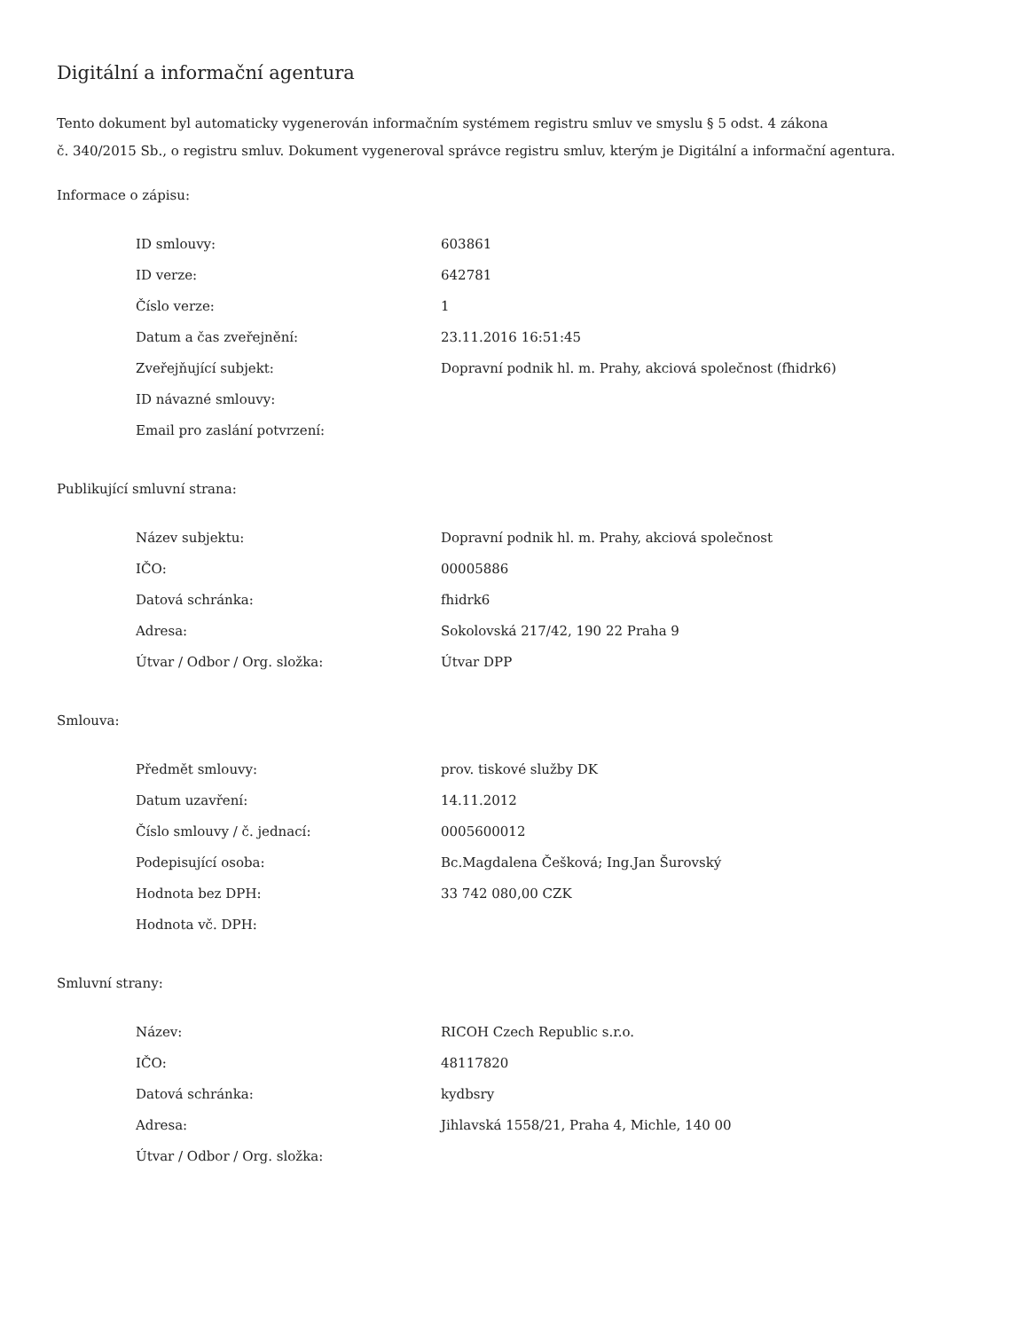Digitální a informační agentura
Tento dokument byl automaticky vygenerován informačním systémem registru smluv ve smyslu § 5 odst. 4 zákona
č. 340/2015 Sb., o registru smluv. Dokument vygeneroval správce registru smluv, kterým je Digitální a informační agentura.
Informace o zápisu:
| ID smlouvy: | 603861 |
| ID verze: | 642781 |
| Číslo verze: | 1 |
| Datum a čas zveřejnění: | 23.11.2016 16:51:45 |
| Zveřejňující subjekt: | Dopravní podnik hl. m. Prahy, akciová společnost (fhidrk6) |
| ID návazné smlouvy: | |
| Email pro zaslání potvrzení: | |
Publikující smluvní strana:
| Název subjektu: | Dopravní podnik hl. m. Prahy, akciová společnost |
| IČO: | 00005886 |
| Datová schránka: | fhidrk6 |
| Adresa: | Sokolovská 217/42, 190 22 Praha 9 |
| Útvar / Odbor / Org. složka: | Útvar DPP |
Smlouva:
| Předmět smlouvy: | prov. tiskové služby DK |
| Datum uzavření: | 14.11.2012 |
| Číslo smlouvy / č. jednací: | 0005600012 |
| Podepisující osoba: | Bc.Magdalena Češková; Ing.Jan Šurovský |
| Hodnota bez DPH: | 33 742 080,00 CZK |
| Hodnota vč. DPH: | |
Smluvní strany:
| Název: | RICOH Czech Republic s.r.o. |
| IČO: | 48117820 |
| Datová schránka: | kydbsry |
| Adresa: | Jihlavská 1558/21, Praha 4, Michle, 140 00 |
| Útvar / Odbor / Org. složka: | |